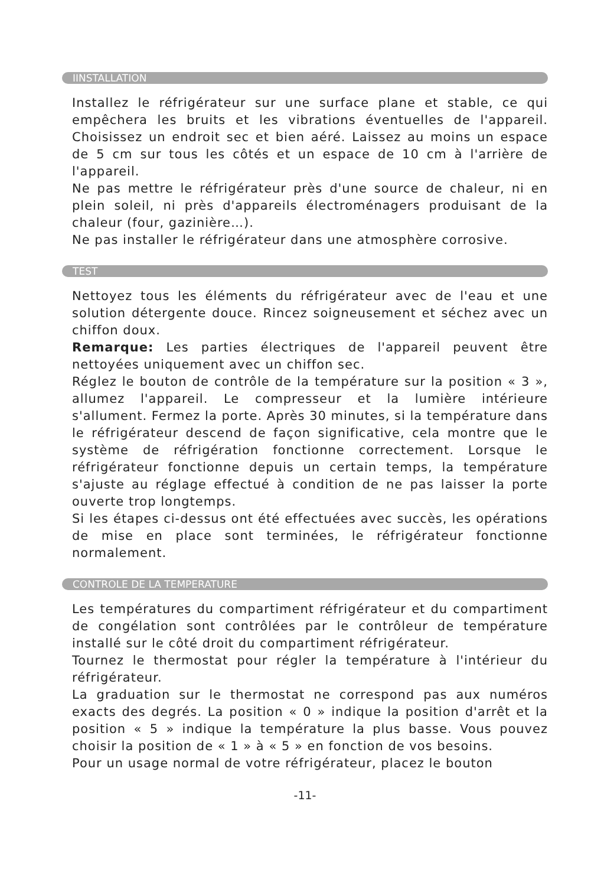IINSTALLATION
Installez le réfrigérateur sur une surface plane et stable, ce qui empêchera les bruits et les vibrations éventuelles de l'appareil. Choisissez un endroit sec et bien aéré. Laissez au moins un espace de 5 cm sur tous les côtés et un espace de 10 cm à l'arrière de l'appareil.
Ne pas mettre le réfrigérateur près d'une source de chaleur, ni en plein soleil, ni près d'appareils électroménagers produisant de la chaleur (four, gazinière…).
Ne pas installer le réfrigérateur dans une atmosphère corrosive.
TEST
Nettoyez tous les éléments du réfrigérateur avec de l'eau et une solution détergente douce. Rincez soigneusement et séchez avec un chiffon doux.
Remarque: Les parties électriques de l'appareil peuvent être nettoyées uniquement avec un chiffon sec.
Réglez le bouton de contrôle de la température sur la position « 3 », allumez l'appareil. Le compresseur et la lumière intérieure s'allument. Fermez la porte. Après 30 minutes, si la température dans le réfrigérateur descend de façon significative, cela montre que le système de réfrigération fonctionne correctement. Lorsque le réfrigérateur fonctionne depuis un certain temps, la température s'ajuste au réglage effectué à condition de ne pas laisser la porte ouverte trop longtemps.
Si les étapes ci-dessus ont été effectuées avec succès, les opérations de mise en place sont terminées, le réfrigérateur fonctionne normalement.
CONTROLE DE LA TEMPERATURE
Les températures du compartiment réfrigérateur et du compartiment de congélation sont contrôlées par le contrôleur de température installé sur le côté droit du compartiment réfrigérateur.
Tournez le thermostat pour régler la température à l'intérieur du réfrigérateur.
La graduation sur le thermostat ne correspond pas aux numéros exacts des degrés. La position « 0 » indique la position d'arrêt et la position « 5 » indique la température la plus basse. Vous pouvez choisir la position de « 1 » à « 5 » en fonction de vos besoins.
Pour un usage normal de votre réfrigérateur, placez le bouton
-11-